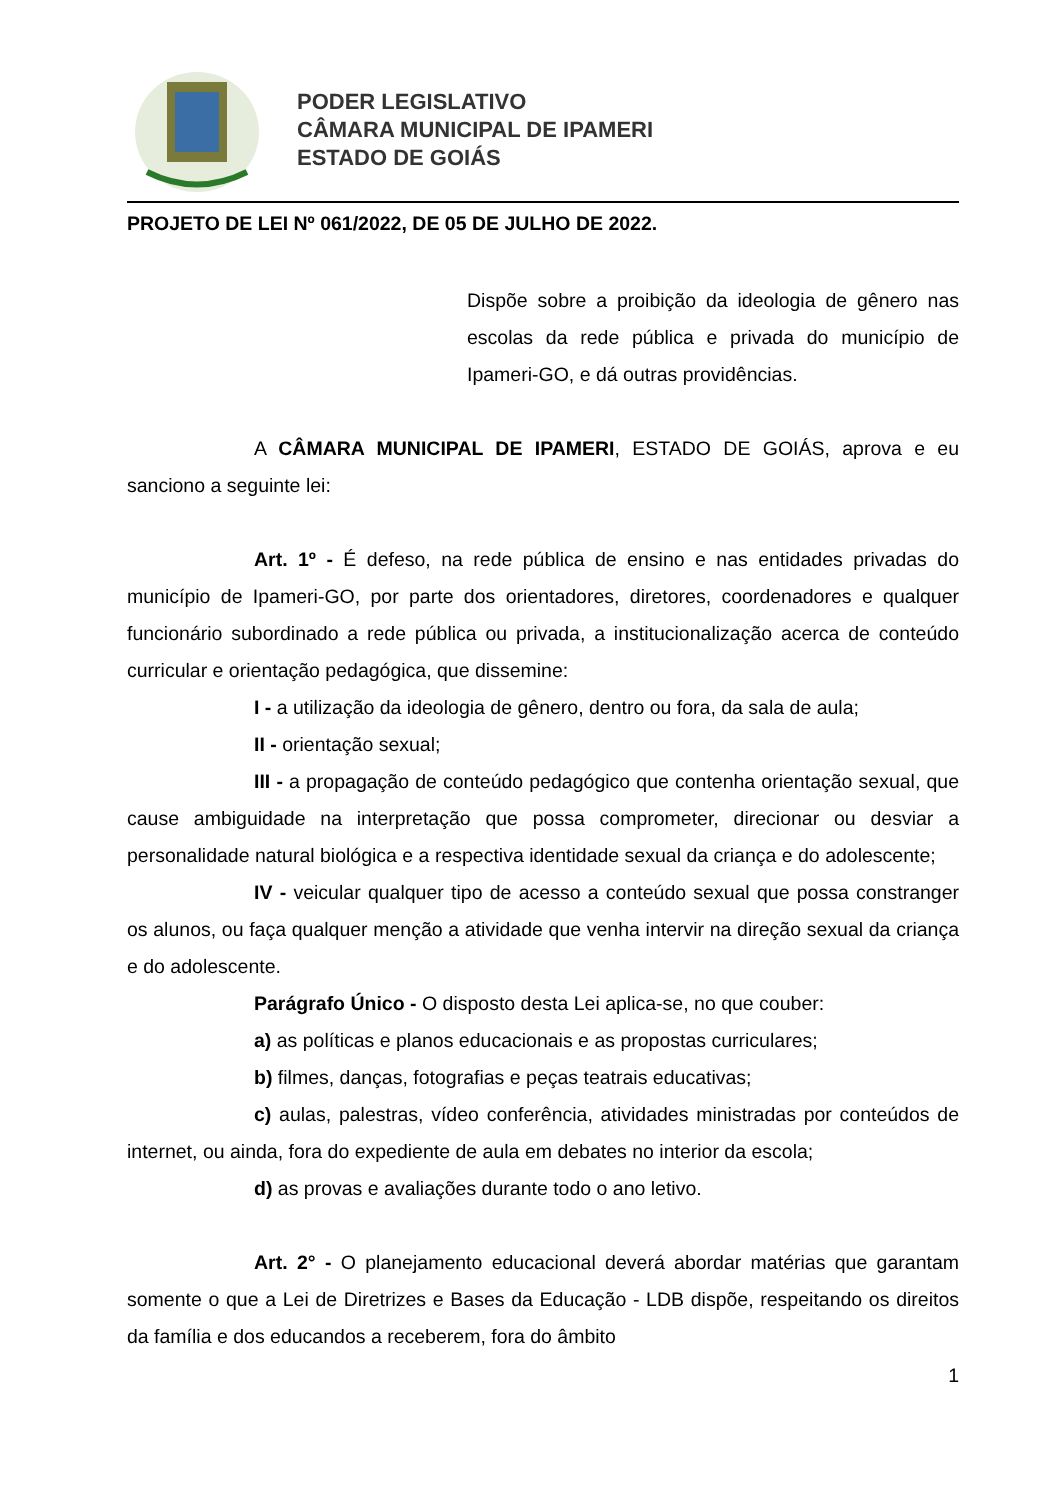PODER LEGISLATIVO
CÂMARA MUNICIPAL DE IPAMERI
ESTADO DE GOIÁS
PROJETO DE LEI Nº 061/2022, DE 05 DE JULHO DE 2022.
Dispõe sobre a proibição da ideologia de gênero nas escolas da rede pública e privada do município de Ipameri-GO, e dá outras providências.
A CÂMARA MUNICIPAL DE IPAMERI, ESTADO DE GOIÁS, aprova e eu sanciono a seguinte lei:
Art. 1º - É defeso, na rede pública de ensino e nas entidades privadas do município de Ipameri-GO, por parte dos orientadores, diretores, coordenadores e qualquer funcionário subordinado a rede pública ou privada, a institucionalização acerca de conteúdo curricular e orientação pedagógica, que dissemine:
I - a utilização da ideologia de gênero, dentro ou fora, da sala de aula;
II - orientação sexual;
III - a propagação de conteúdo pedagógico que contenha orientação sexual, que cause ambiguidade na interpretação que possa comprometer, direcionar ou desviar a personalidade natural biológica e a respectiva identidade sexual da criança e do adolescente;
IV - veicular qualquer tipo de acesso a conteúdo sexual que possa constranger os alunos, ou faça qualquer menção a atividade que venha intervir na direção sexual da criança e do adolescente.
Parágrafo Único - O disposto desta Lei aplica-se, no que couber:
a) as políticas e planos educacionais e as propostas curriculares;
b) filmes, danças, fotografias e peças teatrais educativas;
c) aulas, palestras, vídeo conferência, atividades ministradas por conteúdos de internet, ou ainda, fora do expediente de aula em debates no interior da escola;
d) as provas e avaliações durante todo o ano letivo.
Art. 2° - O planejamento educacional deverá abordar matérias que garantam somente o que a Lei de Diretrizes e Bases da Educação - LDB dispõe, respeitando os direitos da família e dos educandos a receberem, fora do âmbito
1